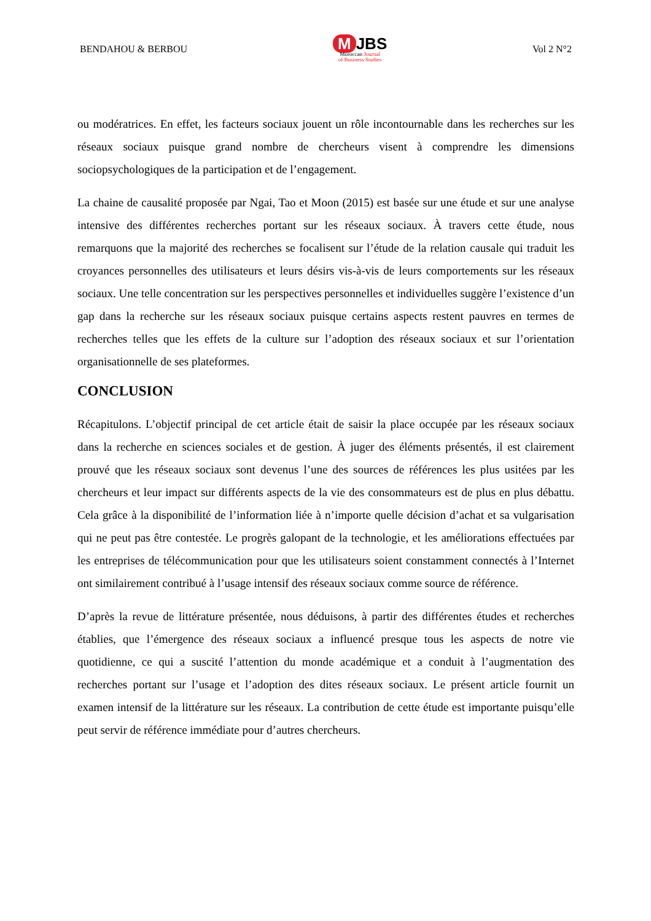BENDAHOU & BERBOU
M JBS
Moroccan Journal
of Business Studies
Vol 2 N°2
ou modératrices. En effet, les facteurs sociaux jouent un rôle incontournable dans les recherches sur les réseaux sociaux puisque grand nombre de chercheurs visent à comprendre les dimensions sociopsychologiques de la participation et de l’engagement.
La chaine de causalité proposée par Ngai, Tao et Moon (2015) est basée sur une étude et sur une analyse intensive des différentes recherches portant sur les réseaux sociaux. À travers cette étude, nous remarquons que la majorité des recherches se focalisent sur l’étude de la relation causale qui traduit les croyances personnelles des utilisateurs et leurs désirs vis-à-vis de leurs comportements sur les réseaux sociaux. Une telle concentration sur les perspectives personnelles et individuelles suggère l’existence d’un gap dans la recherche sur les réseaux sociaux puisque certains aspects restent pauvres en termes de recherches telles que les effets de la culture sur l’adoption des réseaux sociaux et sur l’orientation organisationnelle de ses plateformes.
CONCLUSION
Récapitulons. L’objectif principal de cet article était de saisir la place occupée par les réseaux sociaux dans la recherche en sciences sociales et de gestion. À juger des éléments présentés, il est clairement prouvé que les réseaux sociaux sont devenus l’une des sources de références les plus usitées par les chercheurs et leur impact sur différents aspects de la vie des consommateurs est de plus en plus débattu. Cela grâce à la disponibilité de l’information liée à n’importe quelle décision d’achat et sa vulgarisation qui ne peut pas être contestée. Le progrès galopant de la technologie, et les améliorations effectuées par les entreprises de télécommunication pour que les utilisateurs soient constamment connectés à l’Internet ont similairement contribué à l’usage intensif des réseaux sociaux comme source de référence.
D’après la revue de littérature présentée, nous déduisons, à partir des différentes études et recherches établies, que l’émergence des réseaux sociaux a influencé presque tous les aspects de notre vie quotidienne, ce qui a suscité l’attention du monde académique et a conduit à l’augmentation des recherches portant sur l’usage et l’adoption des dites réseaux sociaux. Le présent article fournit un examen intensif de la littérature sur les réseaux. La contribution de cette étude est importante puisqu’elle peut servir de référence immédiate pour d’autres chercheurs.